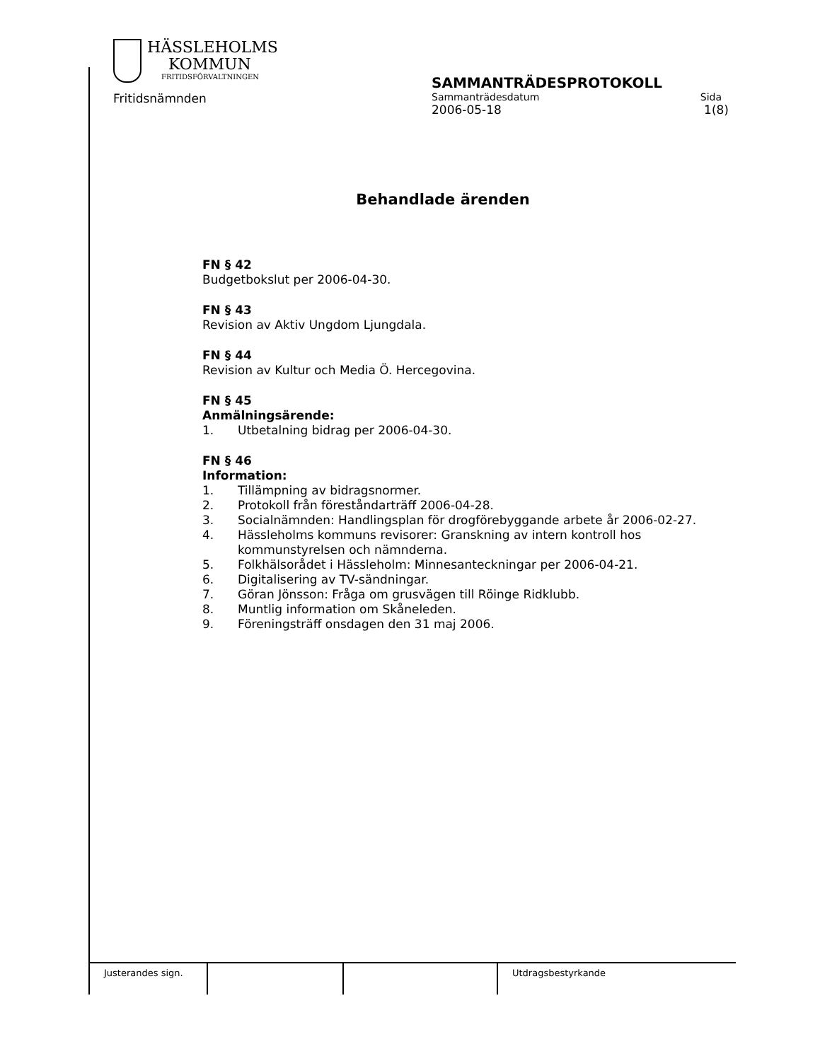HÄSSLEHOLMS
KOMMUN
FRITIDSFÖRVALTNINGEN
Fritidsnämnden
SAMMANTRÄDESPROTOKOLL
Sammanträdesdatum Sida
2006-05-18 1(8)
Behandlade ärenden
FN § 42
Budgetbokslut per 2006-04-30.
FN § 43
Revision av Aktiv Ungdom Ljungdala.
FN § 44
Revision av Kultur och Media Ö. Hercegovina.
FN § 45
Anmälningsärende:
1. Utbetalning bidrag per 2006-04-30.
FN § 46
Information:
1. Tillämpning av bidragsnormer.
2. Protokoll från föreståndarträff 2006-04-28.
3. Socialnämnden: Handlingsplan för drogförebyggande arbete år 2006-02-27.
4. Hässleholms kommuns revisorer: Granskning av intern kontroll hos kommunstyrelsen och nämnderna.
5. Folkhälsorådet i Hässleholm: Minnesanteckningar per 2006-04-21.
6. Digitalisering av TV-sändningar.
7. Göran Jönsson: Fråga om grusvägen till Röinge Ridklubb.
8. Muntlig information om Skåneleden.
9. Föreningsträff onsdagen den 31 maj 2006.
Justerandes sign.
Utdragsbestyrkande